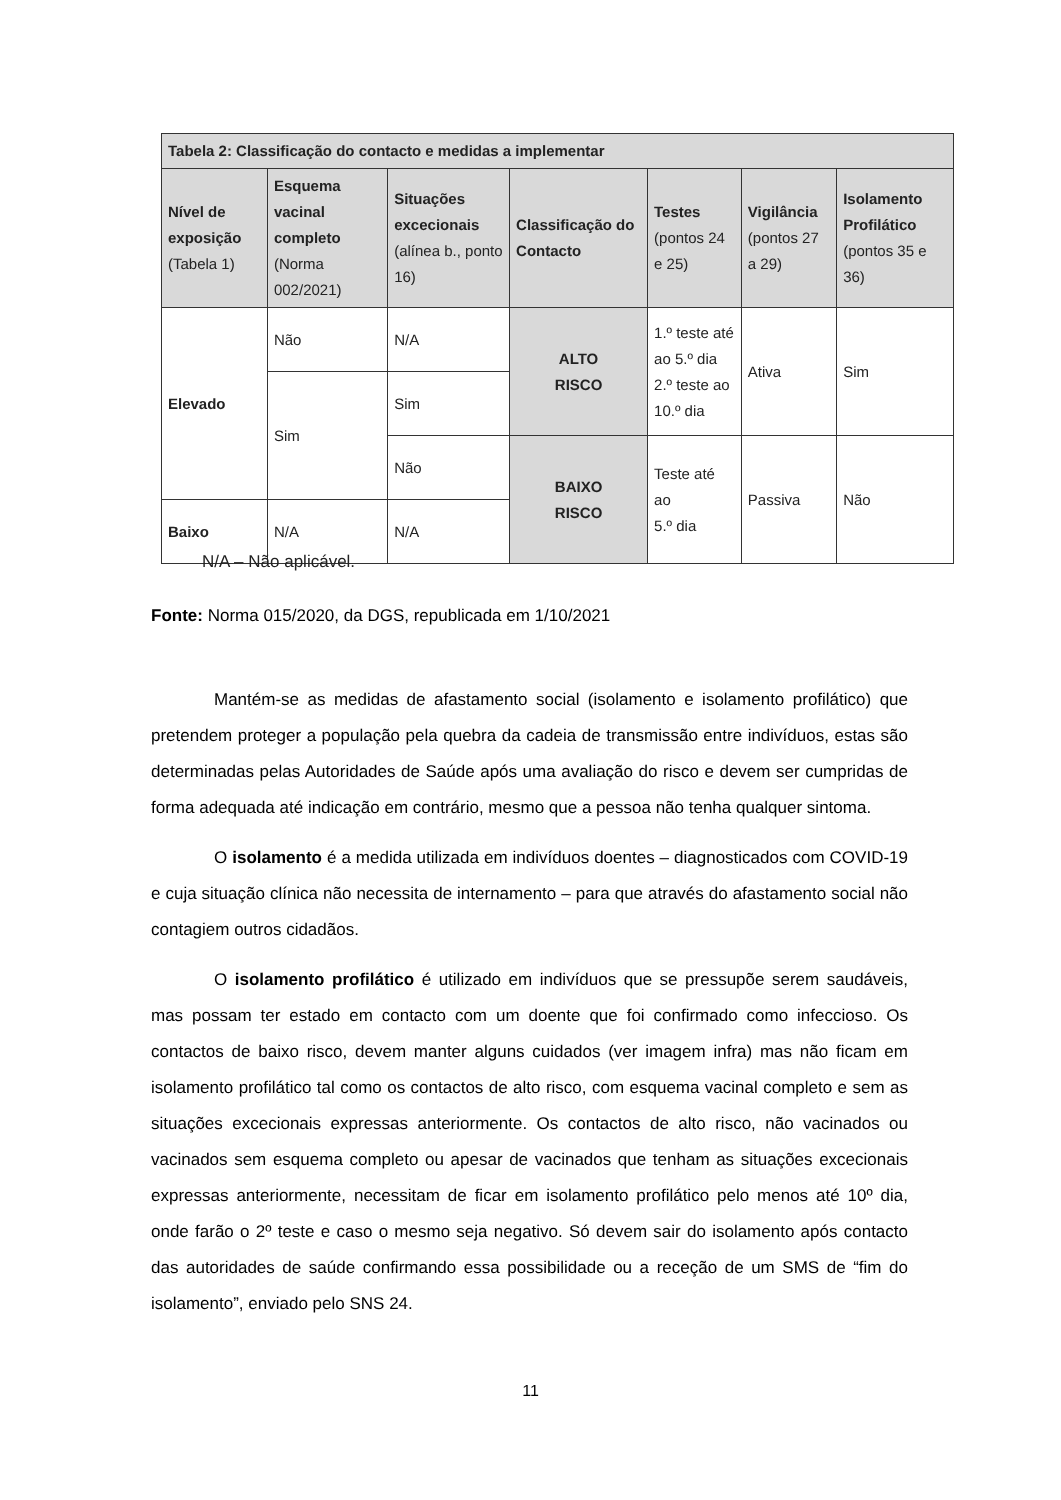| Tabela 2: Classificação do contacto e medidas a implementar | | | | | | |
| --- | --- | --- | --- | --- | --- | --- |
| Nível de exposição (Tabela 1) | Esquema vacinal completo (Norma 002/2021) | Situações excecionais (alínea b., ponto 16) | Classificação do Contacto | Testes (pontos 24 e 25) | Vigilância (pontos 27 a 29) | Isolamento Profilático (pontos 35 e 36) |
| Elevado | Não | N/A | ALTO RISCO | 1.º teste até ao 5.º dia 2.º teste ao 10.º dia | Ativa | Sim |
| | Sim | Sim | | | | |
| | | Não | BAIXO RISCO | Teste até ao 5.º dia | Passiva | Não |
| Baixo | N/A | N/A | | | | |
N/A – Não aplicável.
Fonte: Norma 015/2020, da DGS, republicada em 1/10/2021
Mantém-se as medidas de afastamento social (isolamento e isolamento profilático) que pretendem proteger a população pela quebra da cadeia de transmissão entre indivíduos, estas são determinadas pelas Autoridades de Saúde após uma avaliação do risco e devem ser cumpridas de forma adequada até indicação em contrário, mesmo que a pessoa não tenha qualquer sintoma.
O isolamento é a medida utilizada em indivíduos doentes – diagnosticados com COVID-19 e cuja situação clínica não necessita de internamento – para que através do afastamento social não contagiem outros cidadãos.
O isolamento profilático é utilizado em indivíduos que se pressupõe serem saudáveis, mas possam ter estado em contacto com um doente que foi confirmado como infeccioso. Os contactos de baixo risco, devem manter alguns cuidados (ver imagem infra) mas não ficam em isolamento profilático tal como os contactos de alto risco, com esquema vacinal completo e sem as situações excecionais expressas anteriormente. Os contactos de alto risco, não vacinados ou vacinados sem esquema completo ou apesar de vacinados que tenham as situações excecionais expressas anteriormente, necessitam de ficar em isolamento profilático pelo menos até 10º dia, onde farão o 2º teste e caso o mesmo seja negativo. Só devem sair do isolamento após contacto das autoridades de saúde confirmando essa possibilidade ou a receção de um SMS de “fim do isolamento”, enviado pelo SNS 24.
11